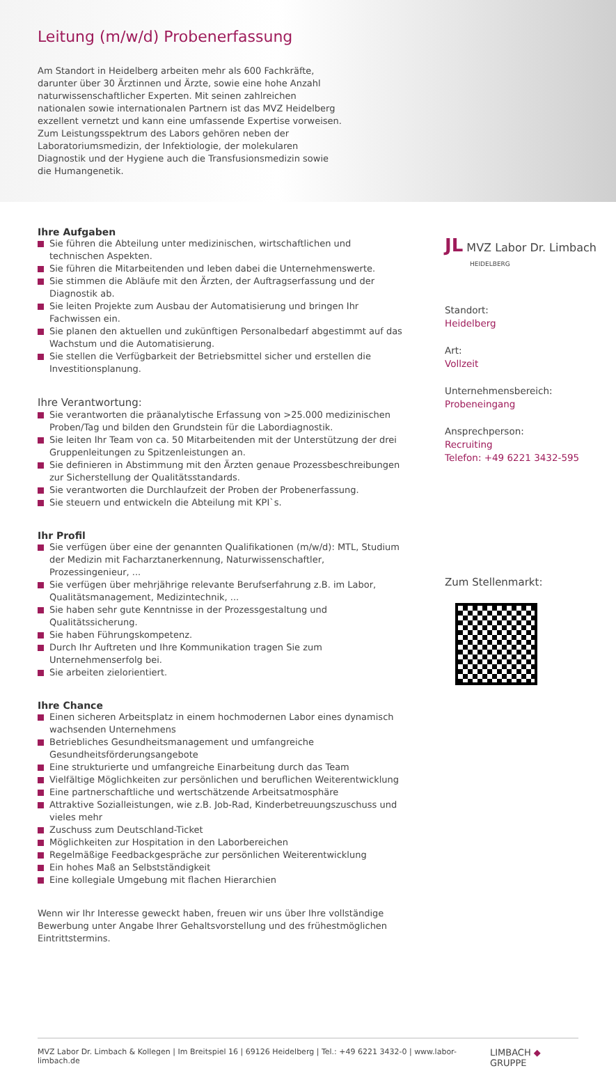Leitung (m/w/d) Probenerfassung
Am Standort in Heidelberg arbeiten mehr als 600 Fachkräfte, darunter über 30 Ärztinnen und Ärzte, sowie eine hohe Anzahl naturwissenschaftlicher Experten. Mit seinen zahlreichen nationalen sowie internationalen Partnern ist das MVZ Heidelberg exzellent vernetzt und kann eine umfassende Expertise vorweisen. Zum Leistungsspektrum des Labors gehören neben der Laboratoriumsmedizin, der Infektiologie, der molekularen Diagnostik und der Hygiene auch die Transfusionsmedizin sowie die Humangenetik.
Ihre Aufgaben
Sie führen die Abteilung unter medizinischen, wirtschaftlichen und technischen Aspekten.
Sie führen die Mitarbeitenden und leben dabei die Unternehmenswerte.
Sie stimmen die Abläufe mit den Ärzten, der Auftragserfassung und der Diagnostik ab.
Sie leiten Projekte zum Ausbau der Automatisierung und bringen Ihr Fachwissen ein.
Sie planen den aktuellen und zukünftigen Personalbedarf abgestimmt auf das Wachstum und die Automatisierung.
Sie stellen die Verfügbarkeit der Betriebsmittel sicher und erstellen die Investitionsplanung.
Ihre Verantwortung:
Sie verantworten die präanalytische Erfassung von >25.000 medizinischen Proben/Tag und bilden den Grundstein für die Labordiagnostik.
Sie leiten Ihr Team von ca. 50 Mitarbeitenden mit der Unterstützung der drei Gruppenleitungen zu Spitzenleistungen an.
Sie definieren in Abstimmung mit den Ärzten genaue Prozessbeschreibungen zur Sicherstellung der Qualitätsstandards.
Sie verantworten die Durchlaufzeit der Proben der Probenerfassung.
Sie steuern und entwickeln die Abteilung mit KPI`s.
Ihr Profil
Sie verfügen über eine der genannten Qualifikationen (m/w/d): MTL, Studium der Medizin mit Facharztanerkennung, Naturwissenschaftler, Prozessingenieur, ...
Sie verfügen über mehrjährige relevante Berufserfahrung z.B. im Labor, Qualitätsmanagement, Medizintechnik, ...
Sie haben sehr gute Kenntnisse in der Prozessgestaltung und Qualitätssicherung.
Sie haben Führungskompetenz.
Durch Ihr Auftreten und Ihre Kommunikation tragen Sie zum Unternehmenserfolg bei.
Sie arbeiten zielorientiert.
Ihre Chance
Einen sicheren Arbeitsplatz in einem hochmodernen Labor eines dynamisch wachsenden Unternehmens
Betriebliches Gesundheitsmanagement und umfangreiche Gesundheitsförderungsangebote
Eine strukturierte und umfangreiche Einarbeitung durch das Team
Vielfältige Möglichkeiten zur persönlichen und beruflichen Weiterentwicklung
Eine partnerschaftliche und wertschätzende Arbeitsatmosphäre
Attraktive Sozialleistungen, wie z.B. Job-Rad, Kinderbetreuungszuschuss und vieles mehr
Zuschuss zum Deutschland-Ticket
Möglichkeiten zur Hospitation in den Laborbereichen
Regelmäßige Feedbackgespräche zur persönlichen Weiterentwicklung
Ein hohes Maß an Selbstständigkeit
Eine kollegiale Umgebung mit flachen Hierarchien
Wenn wir Ihr Interesse geweckt haben, freuen wir uns über Ihre vollständige Bewerbung unter Angabe Ihrer Gehaltsvorstellung und des frühestmöglichen Eintrittstermins.
JL MVZ Labor Dr. Limbach
HEIDELBERG
Standort:
Heidelberg
Art:
Vollzeit
Unternehmensbereich:
Probeneingang
Ansprechperson:
Recruiting
Telefon: +49 6221 3432-595
Zum Stellenmarkt:
MVZ Labor Dr. Limbach & Kollegen | Im Breitspiel 16 | 69126 Heidelberg | Tel.: +49 6221 3432-0 | www.labor-limbach.de LIMBACH ◆ GRUPPE